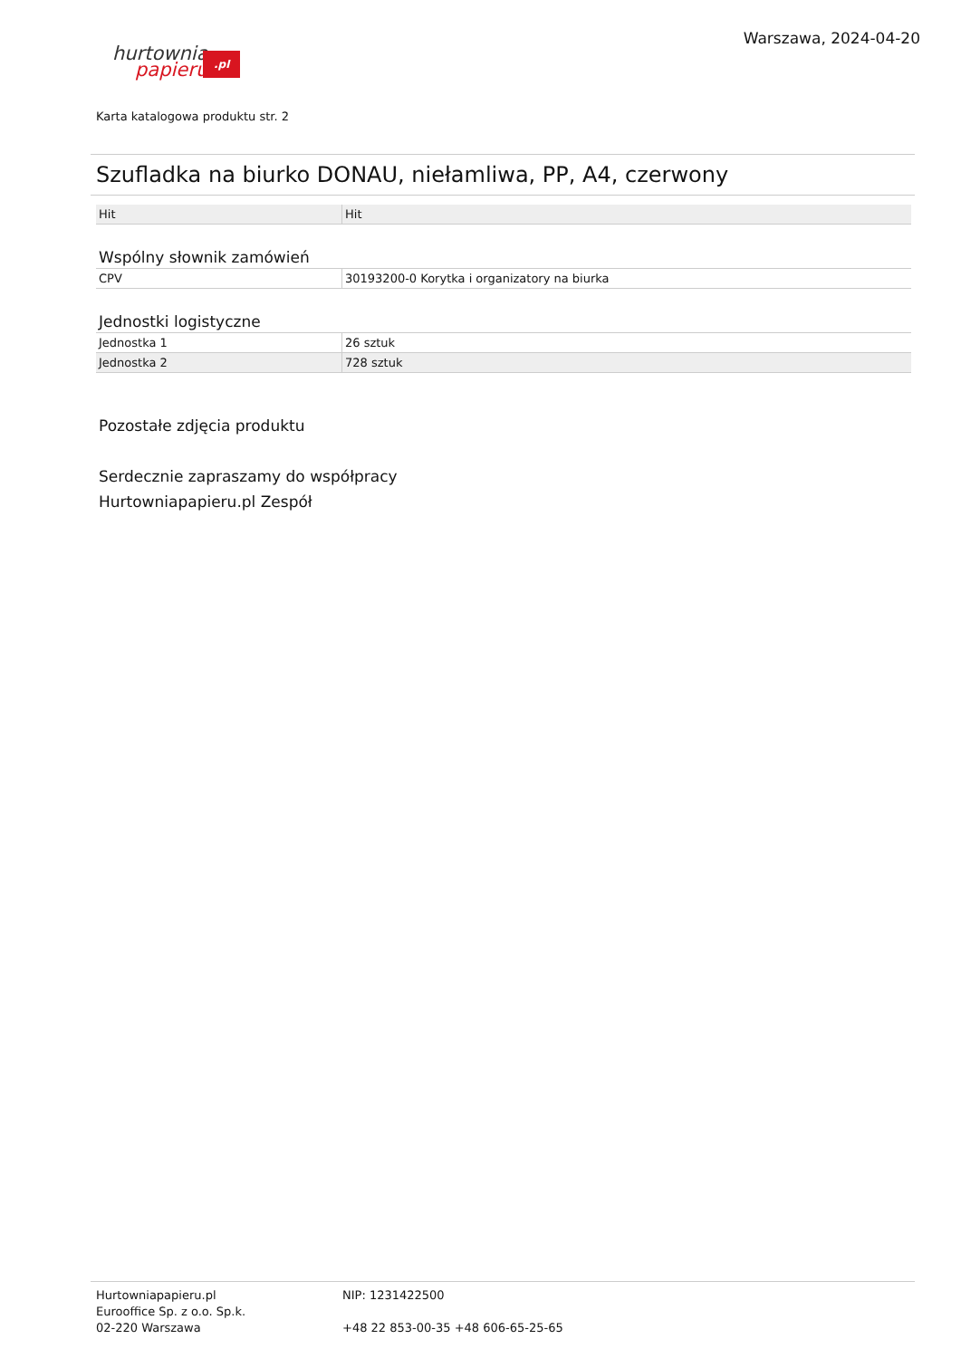Warszawa, 2024-04-20
hurtownia
papieru.pl
Karta katalogowa produktu str. 2
Szufladka na biurko DONAU, niełamliwa, PP, A4, czerwony
| Hit | Hit |
Wspólny słownik zamówień
| CPV | 30193200-0 Korytka i organizatory na biurka |
Jednostki logistyczne
| Jednostka 1 | 26 sztuk |
| Jednostka 2 | 728 sztuk |
Pozostałe zdjęcia produktu
Serdecznie zapraszamy do współpracy
Hurtowniapapieru.pl Zespół
Hurtowniapapieru.pl
Eurooffice Sp. z o.o. Sp.k.
02-220 Warszawa
NIP: 1231422500
+48 22 853-00-35 +48 606-65-25-65